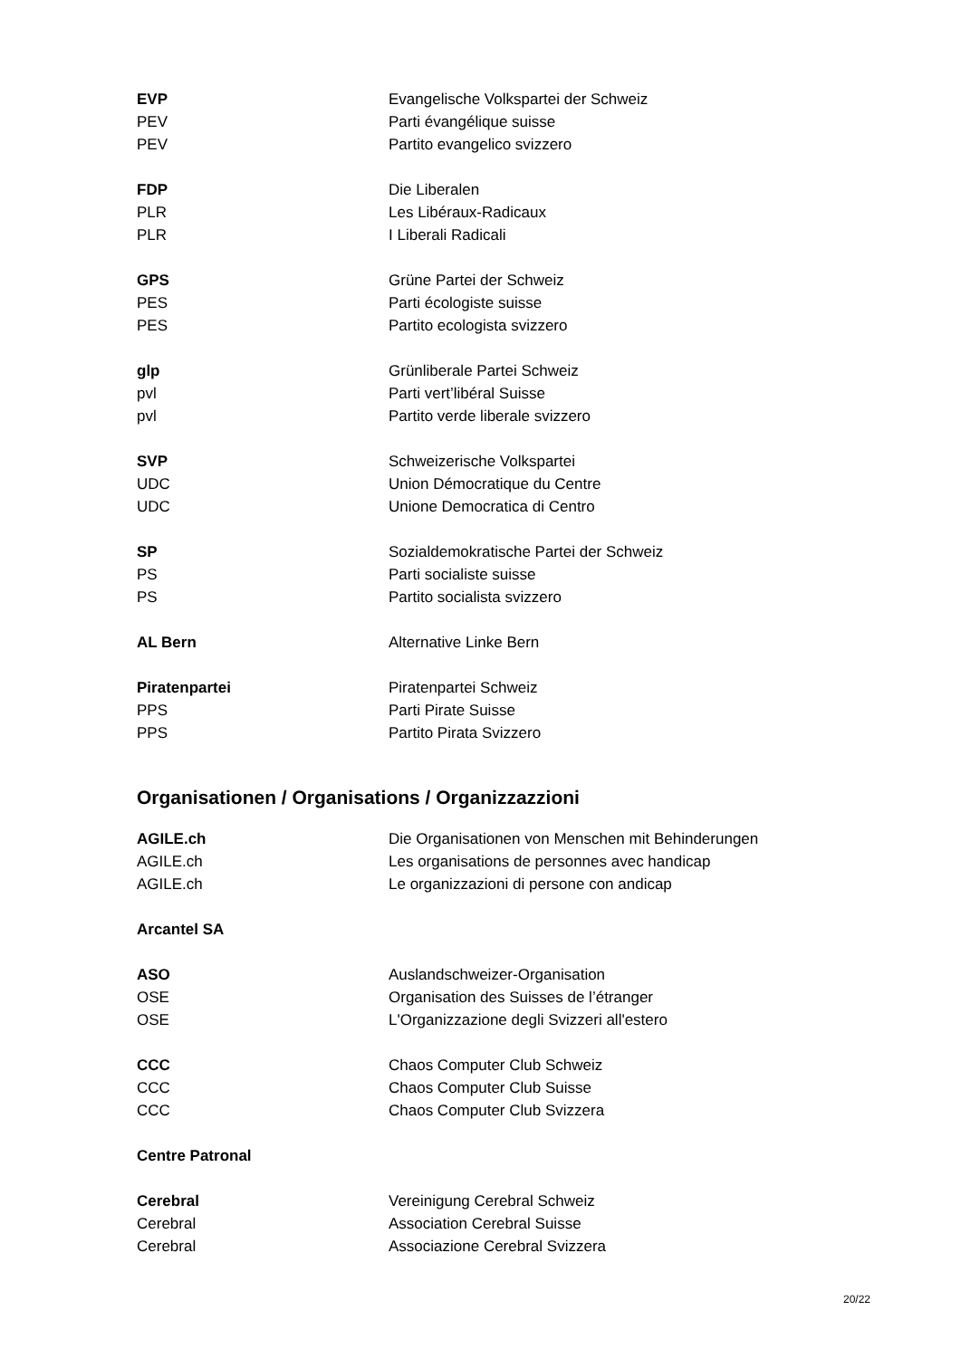| EVP | Evangelische Volkspartei der Schweiz |
| PEV | Parti évangélique suisse |
| PEV | Partito evangelico svizzero |
| FDP | Die Liberalen |
| PLR | Les Libéraux-Radicaux |
| PLR | I Liberali Radicali |
| GPS | Grüne Partei der Schweiz |
| PES | Parti écologiste suisse |
| PES | Partito ecologista svizzero |
| glp | Grünliberale Partei Schweiz |
| pvl | Parti vert’libéral Suisse |
| pvl | Partito verde liberale svizzero |
| SVP | Schweizerische Volkspartei |
| UDC | Union Démocratique du Centre |
| UDC | Unione Democratica di Centro |
| SP | Sozialdemokratische Partei der Schweiz |
| PS | Parti socialiste suisse |
| PS | Partito socialista svizzero |
| AL Bern | Alternative Linke Bern |
| Piratenpartei | Piratenpartei Schweiz |
| PPS | Parti Pirate Suisse |
| PPS | Partito Pirata Svizzero |
Organisationen / Organisations / Organizzazzioni
| AGILE.ch | Die Organisationen von Menschen mit Behinderungen |
| AGILE.ch | Les organisations de personnes avec handicap |
| AGILE.ch | Le organizzazioni di persone con andicap |
| Arcantel SA | |
| ASO | Auslandschweizer-Organisation |
| OSE | Organisation des Suisses de l’étranger |
| OSE | L'Organizzazione degli Svizzeri all'estero |
| CCC | Chaos Computer Club Schweiz |
| CCC | Chaos Computer Club Suisse |
| CCC | Chaos Computer Club Svizzera |
| Centre Patronal | |
| Cerebral | Vereinigung Cerebral Schweiz |
| Cerebral | Association Cerebral Suisse |
| Cerebral | Associazione Cerebral Svizzera |
20/22